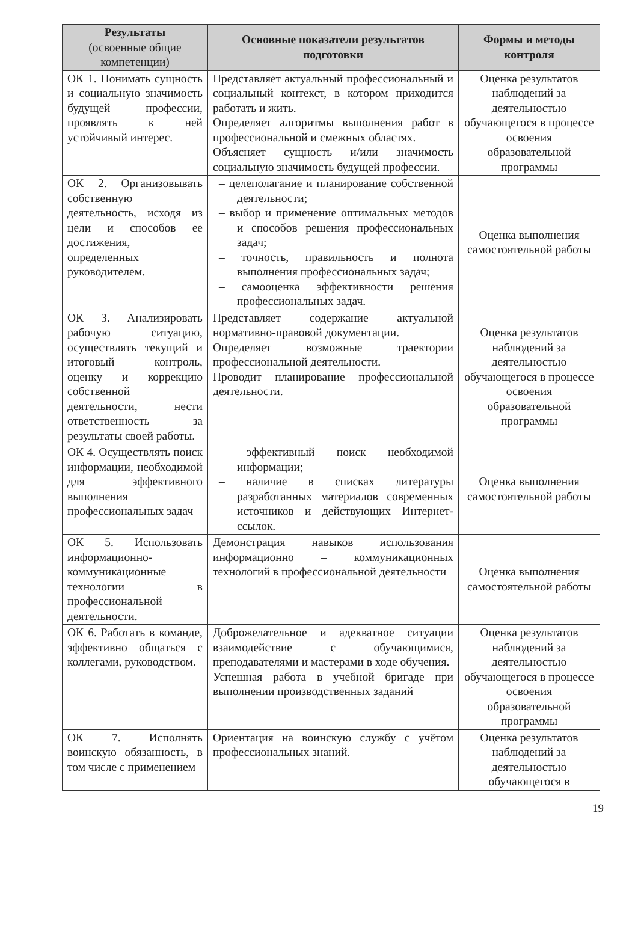| Результаты (освоенные общие компетенции) | Основные показатели результатов подготовки | Формы и методы контроля |
| --- | --- | --- |
| ОК 1. Понимать сущность и социальную значимость будущей профессии, проявлять к ней устойчивый интерес. | Представляет актуальный профессиональный и социальный контекст, в котором приходится работать и жить. Определяет алгоритмы выполнения работ в профессиональной и смежных областях. Объясняет сущность и/или значимость социальную значимость будущей профессии. | Оценка результатов наблюдений за деятельностью обучающегося в процессе освоения образовательной программы |
| ОК 2. Организовывать собственную деятельность, исходя из цели и способов ее достижения, определенных руководителем. | – целеполагание и планирование собственной деятельности; – выбор и применение оптимальных методов и способов решения профессиональных задач; – точность, правильность и полнота выполнения профессиональных задач; – самооценка эффективности решения профессиональных задач. | Оценка выполнения самостоятельной работы |
| ОК 3. Анализировать рабочую ситуацию, осуществлять текущий и итоговый контроль, оценку и коррекцию собственной деятельности, нести ответственность за результаты своей работы. | Представляет содержание актуальной нормативно-правовой документации. Определяет возможные траектории профессиональной деятельности. Проводит планирование профессиональной деятельности. | Оценка результатов наблюдений за деятельностью обучающегося в процессе освоения образовательной программы |
| ОК 4. Осуществлять поиск информации, необходимой для эффективного выполнения профессиональных задач | – эффективный поиск необходимой информации; – наличие в списках литературы разработанных материалов современных источников и действующих Интернет-ссылок. | Оценка выполнения самостоятельной работы |
| ОК 5. Использовать информационно-коммуникационные технологии в профессиональной деятельности. | Демонстрация навыков использования информационно – коммуникационных технологий в профессиональной деятельности | Оценка выполнения самостоятельной работы |
| ОК 6. Работать в команде, эффективно общаться с коллегами, руководством. | Доброжелательное и адекватное ситуации взаимодействие с обучающимися, преподавателями и мастерами в ходе обучения. Успешная работа в учебной бригаде при выполнении производственных заданий | Оценка результатов наблюдений за деятельностью обучающегося в процессе освоения образовательной программы |
| ОК 7. Исполнять воинскую обязанность, в том числе с применением | Ориентация на воинскую службу с учётом профессиональных знаний. | Оценка результатов наблюдений за деятельностью обучающегося в |
19